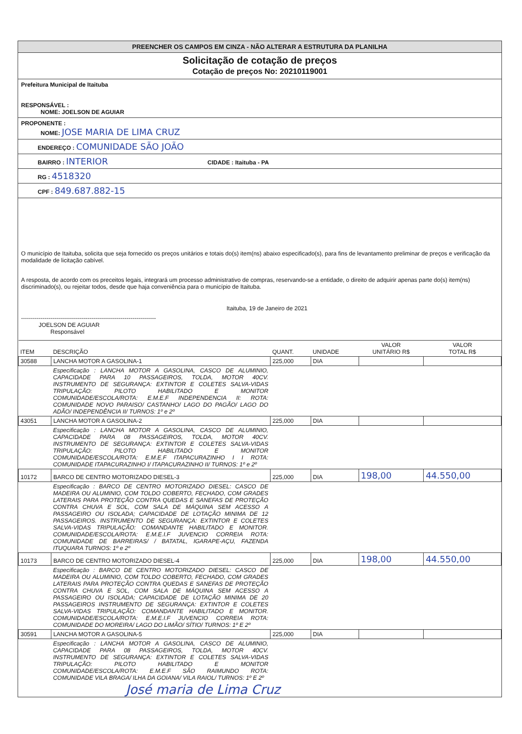PREENCHER OS CAMPOS EM CINZA - NÃO ALTERAR A ESTRUTURA DA PLANILHA
Solicitação de cotação de preços
Cotação de preços No: 20210119001
Prefeitura Municipal de Itaituba
RESPONSÁVEL :
NOME: JOELSON DE AGUIAR
PROPONENTE :
NOME: JOSE MARIA DE LIMA CRUZ
ENDEREÇO : COMUNIDADE SÃO JOÃO
BAIRRO : INTERIOR CIDADE : Itaituba - PA
RG : 4518320
CPF : 849.687.882-15
O município de Itaituba, solicita que seja fornecido os preços unitários e totais do(s) item(ns) abaixo especificado(s), para fins de levantamento preliminar de preços e verificação da modalidade de licitação cabível.
A resposta, de acordo com os preceitos legais, integrará um processo administrativo de compras, reservando-se a entidade, o direito de adquirir apenas parte do(s) item(ns) discriminado(s), ou rejeitar todos, desde que haja conveniência para o município de Itaituba.
Itaituba, 19 de Janeiro de 2021
---------------------------------------------------------------------
JOELSON DE AGUIAR
Responsável
| ITEM | DESCRIÇÃO | QUANT. | UNIDADE | VALOR UNITÁRIO R$ | VALOR TOTAL R$ |
| --- | --- | --- | --- | --- | --- |
| 30588 | LANCHA MOTOR A GASOLINA-1 | 225,000 | DIA | | |
| | Especificação : LANCHA MOTOR A GASOLINA, CASCO DE ALUMINIO, CAPACIDADE PARA 10 PASSAGEIROS, TOLDA, MOTOR 40CV. INSTRUMENTO DE SEGURANÇA: EXTINTOR E COLETES SALVA-VIDAS TRIPULAÇÃO: PILOTO HABILITADO E MONITOR COMUNIDADE/ESCOLA/ROTA: E.M.E.F INDEPENDENCIA II: ROTA: COMUNIDADE NOVO PARAISO/ CASTANHO/ LAGO DO PAGÃO/ LAGO DO ADÃO/ INDEPENDÊNCIA II/ TURNOS: 1º e 2º | | | | |
| 43051 | LANCHA MOTOR A GASOLINA-2 | 225,000 | DIA | | |
| | Especificação : LANCHA MOTOR A GASOLINA, CASCO DE ALUMINIO, CAPACIDADE PARA 08 PASSAGEIROS, TOLDA, MOTOR 40CV. INSTRUMENTO DE SEGURANÇA: EXTINTOR E COLETES SALVA-VIDAS TRIPULAÇÃO: PILOTO HABILITADO E MONITOR COMUNIDADE/ESCOLA/ROTA: E.M.E.F ITAPACURAZINHO I I ROTA: COMUNIDADE ITAPACURAZINHO I/ ITAPACURAZINHO II/ TURNOS: 1º e 2º | | | | |
| 10172 | BARCO DE CENTRO MOTORIZADO DIESEL-3 | 225,000 | DIA | 198,00 | 44.550,00 |
| | Especificação : BARCO DE CENTRO MOTORIZADO DIESEL: CASCO DE MADEIRA OU ALUMINIO, COM TOLDO COBERTO, FECHADO, COM GRADES LATERAIS PARA PROTEÇÃO CONTRA QUEDAS E SANEFAS DE PROTEÇÃO CONTRA CHUVA E SOL, COM SALA DE MÁQUINA SEM ACESSO A PASSAGEIRO OU ISOLADA; CAPACIDADE DE LOTAÇÃO MINIMA DE 12 PASSAGEIROS. INSTRUMENTO DE SEGURANÇA: EXTINTOR E COLETES SALVA-VIDAS TRIPULAÇÃO: COMANDANTE HABILITADO E MONITOR. COMUNIDADE/ESCOLA/ROTA: E.M.E.I.F JUVENCIO CORREIA ROTA: COMUNIDADE DE BARREIRAS/ / BATATAL, IGARAPE-AÇU, FAZENDA ITUQUARA TURNOS: 1º e 2º | | | | |
| 10173 | BARCO DE CENTRO MOTORIZADO DIESEL-4 | 225,000 | DIA | 198,00 | 44.550,00 |
| | Especificação : BARCO DE CENTRO MOTORIZADO DIESEL: CASCO DE MADEIRA OU ALUMINIO, COM TOLDO COBERTO, FECHADO, COM GRADES LATERAIS PARA PROTEÇÃO CONTRA QUEDAS E SANEFAS DE PROTEÇÃO CONTRA CHUVA E SOL, COM SALA DE MÁQUINA SEM ACESSO A PASSAGEIRO OU ISOLADA; CAPACIDADE DE LOTAÇÃO MINIMA DE 20 PASSAGEIROS INSTRUMENTO DE SEGURANÇA: EXTINTOR E COLETES SALVA-VIDAS TRIPULAÇÃO: COMANDANTE HABILITADO E MONITOR. COMUNIDADE/ESCOLA/ROTA: E.M.E.I.F JUVENCIO CORREIA ROTA: COMUNIDADE DO MOREIRA/ LAGO DO LIMÃO/ SÍTIO/ TURNOS: 1º E 2º | | | | |
| 30591 | LANCHA MOTOR A GASOLINA-5 | 225,000 | DIA | | |
| | Especificação : LANCHA MOTOR A GASOLINA, CASCO DE ALUMINIO, CAPACIDADE PARA 08 PASSAGEIROS, TOLDA, MOTOR 40CV. INSTRUMENTO DE SEGURANÇA: EXTINTOR E COLETES SALVA-VIDAS TRIPULAÇÃO: PILOTO HABILITADO E MONITOR COMUNIDADE/ESCOLA/ROTA: E.M.E.F SÃO RAIMUNDO ROTA: COMUNIDADE VILA BRAGA/ ILHA DA GOIANA/ VILA RAIOL/ TURNOS: 1º E 2º | | | | |
José maria de Lima Cruz